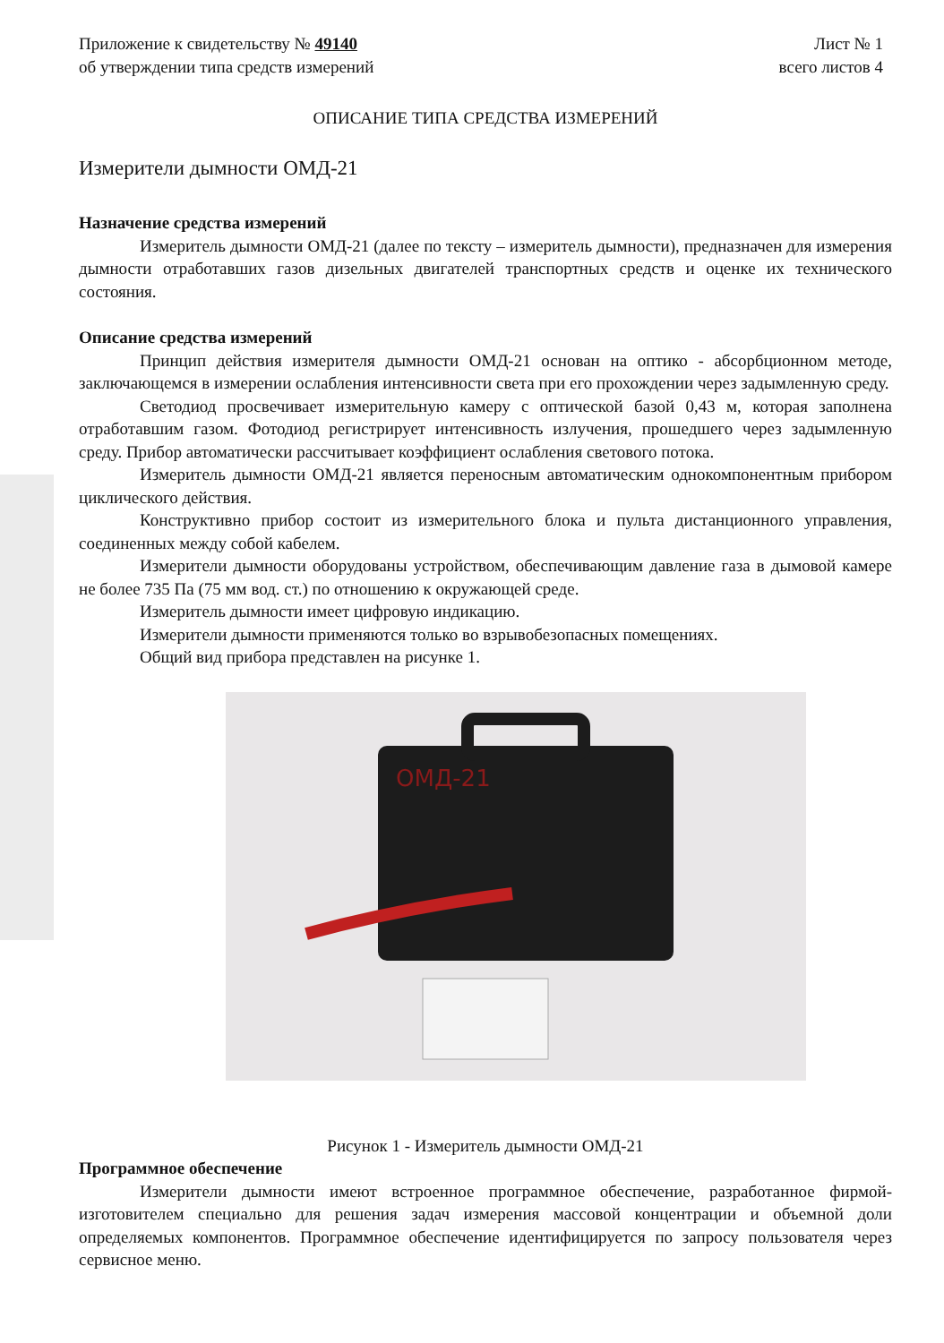Приложение к свидетельству № 49140
об утверждении типа средств измерений
Лист № 1
всего листов 4
ОПИСАНИЕ ТИПА СРЕДСТВА ИЗМЕРЕНИЙ
Измерители дымности ОМД-21
Назначение средства измерений
Измеритель дымности ОМД-21 (далее по тексту – измеритель дымности), предназначен для измерения дымности отработавших газов дизельных двигателей транспортных средств и оценке их технического состояния.
Описание средства измерений
Принцип действия измерителя дымности ОМД-21 основан на оптико - абсорбционном методе, заключающемся в измерении ослабления интенсивности света при его прохождении через задымленную среду.
Светодиод просвечивает измерительную камеру с оптической базой 0,43 м, которая заполнена отработавшим газом. Фотодиод регистрирует интенсивность излучения, прошедшего через задымленную среду. Прибор автоматически рассчитывает коэффициент ослабления светового потока.
Измеритель дымности ОМД-21 является переносным автоматическим однокомпонентным прибором циклического действия.
Конструктивно прибор состоит из измерительного блока и пульта дистанционного управления, соединенных между собой кабелем.
Измерители дымности оборудованы устройством, обеспечивающим давление газа в дымовой камере не более 735 Па (75 мм вод. ст.) по отношению к окружающей среде.
Измеритель дымности имеет цифровую индикацию.
Измерители дымности применяются только во взрывобезопасных помещениях.
Общий вид прибора представлен на рисунке 1.
ОМД-21
Рисунок 1 - Измеритель дымности ОМД-21
Программное обеспечение
Измерители дымности имеют встроенное программное обеспечение, разработанное фирмой-изготовителем специально для решения задач измерения массовой концентрации и объемной доли определяемых компонентов. Программное обеспечение идентифицируется по запросу пользователя через сервисное меню.